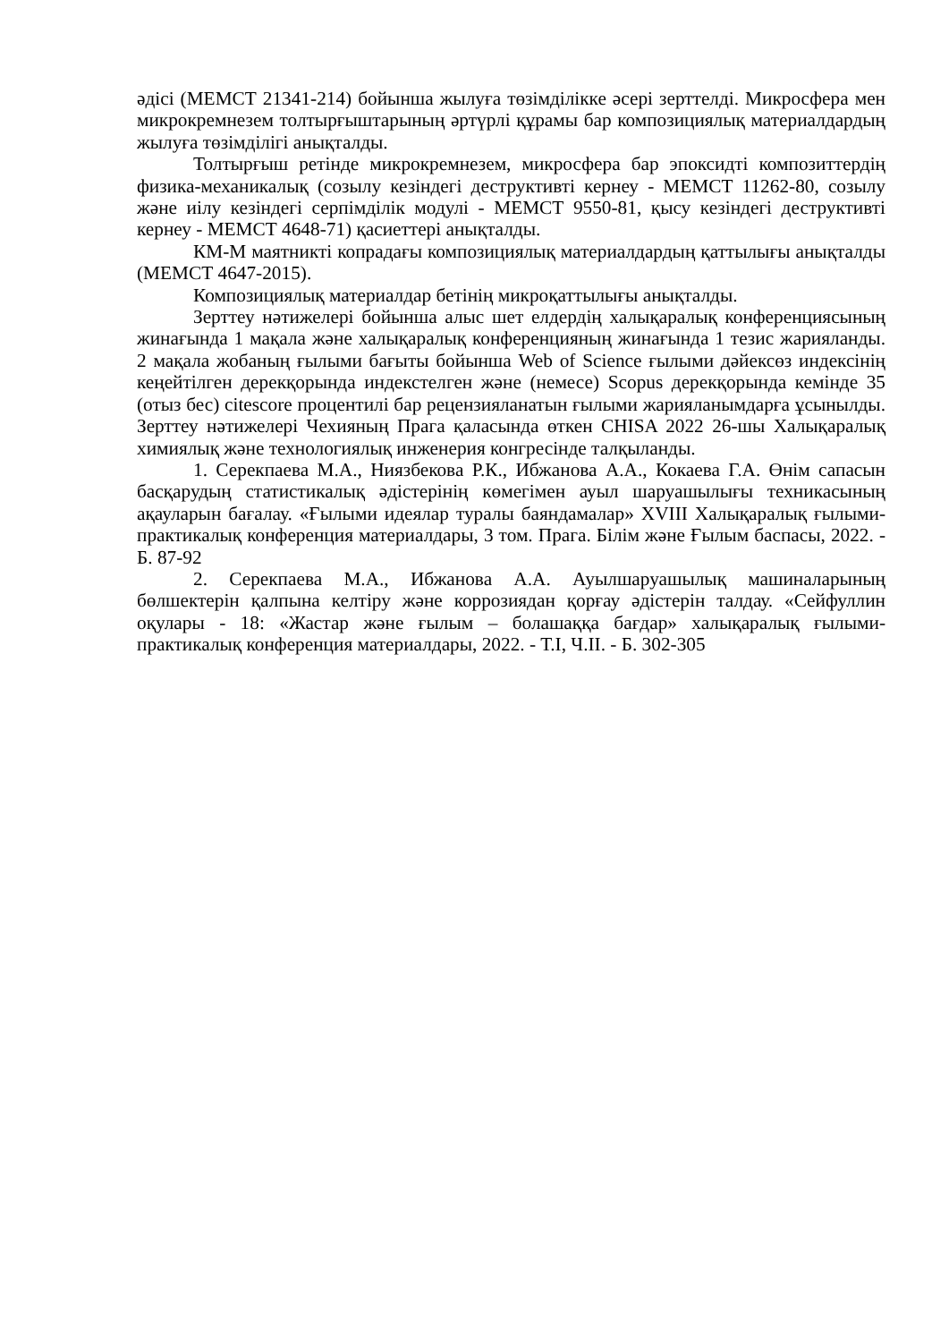әдісі (МЕМСТ 21341-214) бойынша жылуға төзімділікке әсері зерттелді. Микросфера мен микрокремнезем толтырғыштарының әртүрлі құрамы бар композициялық материалдардың жылуға төзімділігі анықталды.
Толтырғыш ретінде микрокремнезем, микросфера бар эпоксидті композиттердің физика-механикалық (созылу кезіндегі деструктивті кернеу - МЕМСТ 11262-80, созылу және иілу кезіндегі серпімділік модулі - МЕМСТ 9550-81, қысу кезіндегі деструктивті кернеу - МЕМСТ 4648-71) қасиеттері анықталды.
КМ-М маятникті копрадағы композициялық материалдардың қаттылығы анықталды (МЕМСТ 4647-2015).
Композициялық материалдар бетінің микроқаттылығы анықталды.
Зерттеу нәтижелері бойынша алыс шет елдердің халықаралық конференциясының жинағында 1 мақала және халықаралық конференцияның жинағында 1 тезис жарияланды. 2 мақала жобаның ғылыми бағыты бойынша Web of Science ғылыми дәйексөз индексінің кеңейтілген дерекқорында индекстелген және (немесе) Scopus дерекқорында кемінде 35 (отыз бес) citescore процентилі бар рецензияланатын ғылыми жарияланымдарға ұсынылды. Зерттеу нәтижелері Чехияның Прага қаласында өткен CHISA 2022 26-шы Халықаралық химиялық және технологиялық инженерия конгресінде талқыланды.
1. Серекпаева М.А., Ниязбекова Р.К., Ибжанова А.А., Кокаева Г.А. Өнім сапасын басқарудың статистикалық әдістерінің көмегімен ауыл шаруашылығы техникасының ақауларын бағалау. «Ғылыми идеялар туралы баяндамалар» XVIII Халықаралық ғылыми-практикалық конференция материалдары, 3 том. Прага. Білім және Ғылым баспасы, 2022. - Б. 87-92
2. Серекпаева М.А., Ибжанова А.А. Ауылшаруашылық машиналарының бөлшектерін қалпына келтіру және коррозиядан қорғау әдістерін талдау. «Сейфуллин оқулары - 18: «Жастар және ғылым – болашаққа бағдар» халықаралық ғылыми-практикалық конференция материалдары, 2022. - Т.I, Ч.II. - Б. 302-305